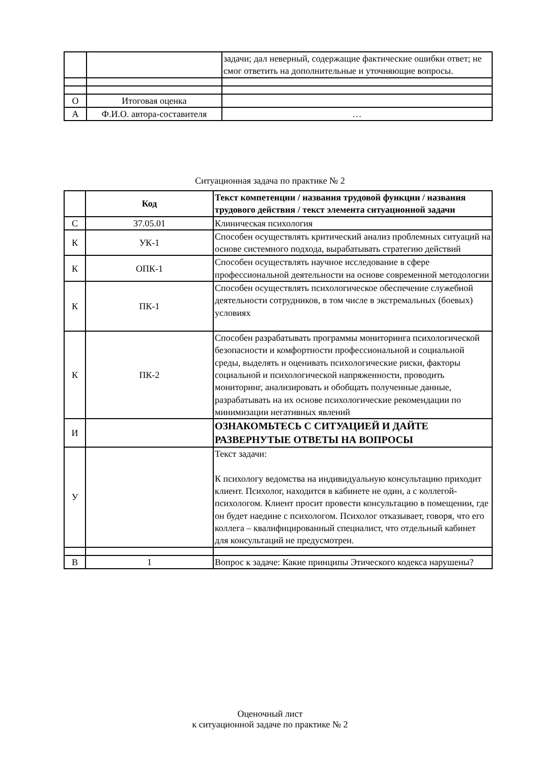| | | задачи; дал неверный, содержащие фактические ошибки ответ; не смог ответить на дополнительные и уточняющие вопросы. |
| О | Итоговая оценка | |
| А | Ф.И.О. автора-составителя | … |
Ситуационная задача по практике № 2
| | Код | Текст компетенции / названия трудовой функции / названия трудового действия / текст элемента ситуационной задачи |
| С | 37.05.01 | Клиническая психология |
| К | УК-1 | Способен осуществлять критический анализ проблемных ситуаций на основе системного подхода, вырабатывать стратегию действий |
| К | ОПК-1 | Способен осуществлять научное исследование в сфере профессиональной деятельности на основе современной методологии |
| К | ПК-1 | Способен осуществлять психологическое обеспечение служебной деятельности сотрудников, в том числе в экстремальных (боевых) условиях |
| К | ПК-2 | Способен разрабатывать программы мониторинга психологической безопасности и комфортности профессиональной и социальной среды, выделять и оценивать психологические риски, факторы социальной и психологической напряженности, проводить мониторинг, анализировать и обобщать полученные данные, разрабатывать на их основе психологические рекомендации по минимизации негативных явлений |
| И | | ОЗНАКОМЬТЕСЬ С СИТУАЦИЕЙ И ДАЙТЕ РАЗВЕРНУТЫЕ ОТВЕТЫ НА ВОПРОСЫ |
| У | | Текст задачи: К психологу ведомства на индивидуальную консультацию приходит клиент. Психолог, находится в кабинете не один, а с коллегой-психологом. Клиент просит провести консультацию в помещении, где он будет наедине с психологом. Психолог отказывает, говоря, что его коллега – квалифицированный специалист, что отдельный кабинет для консультаций не предусмотрен. |
| В | 1 | Вопрос к задаче: Какие принципы Этического кодекса нарушены? |
Оценочный лист
к ситуационной задаче по практике № 2